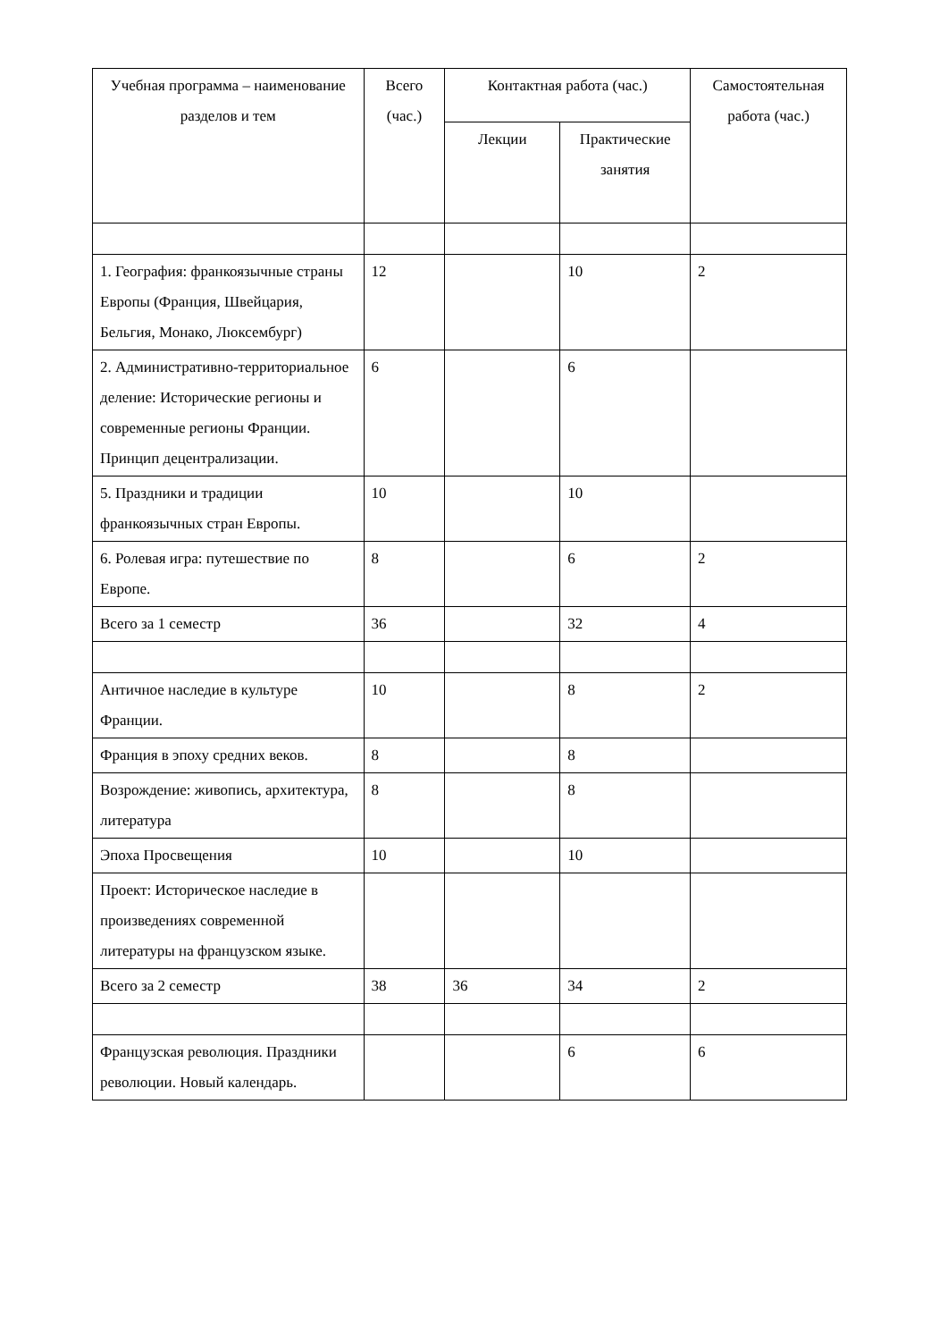| Учебная программа – наименование разделов и тем | Всего (час.) | Контактная работа (час.) | | Самостоятельная работа (час.) |
| --- | --- | --- | --- | --- |
| | | Лекции | Практические занятия | |
| 1. География: франкоязычные страны Европы (Франция, Швейцария, Бельгия, Монако, Люксембург) | 12 | | 10 | 2 |
| 2. Административно-территориальное деление: Исторические регионы и современные регионы Франции. Принцип децентрализации. | 6 | | 6 | |
| 5. Праздники и традиции франкоязычных стран Европы. | 10 | | 10 | |
| 6. Ролевая игра: путешествие по Европе. | 8 | | 6 | 2 |
| Всего за 1 семестр | 36 | | 32 | 4 |
| Античное наследие в культуре Франции. | 10 | | 8 | 2 |
| Франция в эпоху средних веков. | 8 | | 8 | |
| Возрождение: живопись, архитектура, литература | 8 | | 8 | |
| Эпоха Просвещения | 10 | | 10 | |
| Проект: Историческое наследие в произведениях современной литературы на французском языке. | | | | |
| Всего за 2 семестр | 38 | 36 | 34 | 2 |
| Французская революция. Праздники революции. Новый календарь. | | | 6 | 6 |